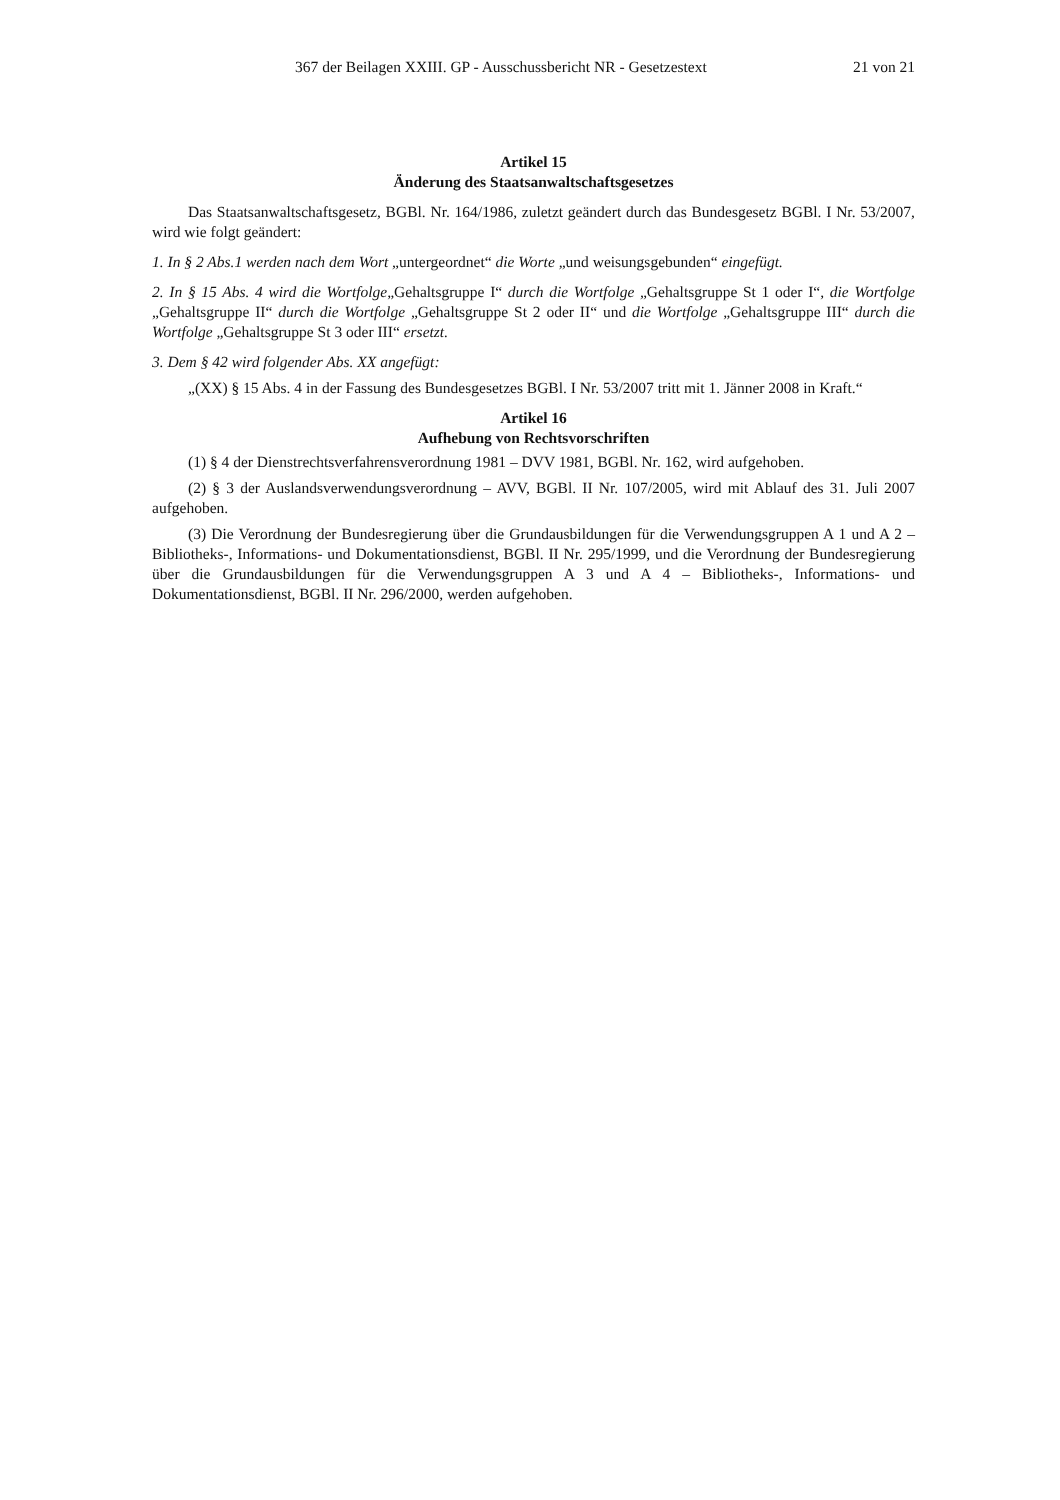367 der Beilagen XXIII. GP - Ausschussbericht NR - Gesetzestext 21 von 21
Artikel 15
Änderung des Staatsanwaltschaftsgesetzes
Das Staatsanwaltschaftsgesetz, BGBl. Nr. 164/1986, zuletzt geändert durch das Bundesgesetz BGBl. I Nr. 53/2007, wird wie folgt geändert:
1. In § 2 Abs.1 werden nach dem Wort „untergeordnet“ die Worte „und weisungsgebunden“ eingefügt.
2. In § 15 Abs. 4 wird die Wortfolge„Gehaltsgruppe I“ durch die Wortfolge „Gehaltsgruppe St 1 oder I“, die Wortfolge „Gehaltsgruppe II“ durch die Wortfolge „Gehaltsgruppe St 2 oder II“ und die Wortfolge „Gehaltsgruppe III“ durch die Wortfolge „Gehaltsgruppe St 3 oder III“ ersetzt.
3. Dem § 42 wird folgender Abs. XX angefügt:
„(XX) § 15 Abs. 4 in der Fassung des Bundesgesetzes BGBl. I Nr. 53/2007 tritt mit 1. Jänner 2008 in Kraft.“
Artikel 16
Aufhebung von Rechtsvorschriften
(1) § 4 der Dienstrechtsverfahrensverordnung 1981 – DVV 1981, BGBl. Nr. 162, wird aufgehoben.
(2) § 3 der Auslandsverwendungsverordnung – AVV, BGBl. II Nr. 107/2005, wird mit Ablauf des 31. Juli 2007 aufgehoben.
(3) Die Verordnung der Bundesregierung über die Grundausbildungen für die Verwendungsgruppen A 1 und A 2 – Bibliotheks-, Informations- und Dokumentationsdienst, BGBl. II Nr. 295/1999, und die Verordnung der Bundesregierung über die Grundausbildungen für die Verwendungsgruppen A 3 und A 4 – Bibliotheks-, Informations- und Dokumentationsdienst, BGBl. II Nr. 296/2000, werden aufgehoben.